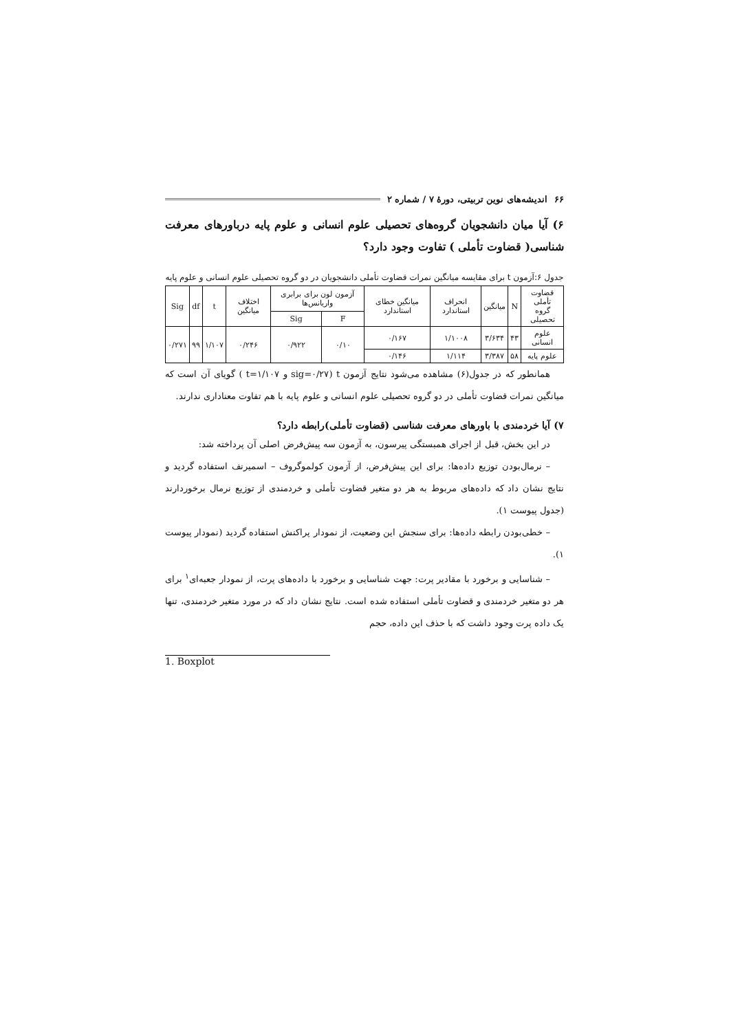۶۶ اندیشه‌های نوین تربیتی، دورهٔ ۷ / شماره ۲
۶) آیا میان دانشجویان گروه‌های تحصیلی علوم انسانی و علوم پایه درباورهای معرفت شناسی( قضاوت تأملی ) تفاوت وجود دارد؟
جدول ۶:آزمون t برای مقایسه میانگین نمرات قضاوت تأملی دانشجویان در دو گروه تحصیلی علوم انسانی و علوم پایه
| قضاوت تأملی گروه تحصیلی | N | میانگین | انحراف استاندارد | میانگین خطای استاندارد | آزمون لون برای برابری واریانس‌ها | | اختلاف میانگین | t | df | Sig |
| --- | --- | --- | --- | --- | --- | --- | --- | --- | --- | --- |
| | | | | | F | Sig | | | | |
| علوم انسانی | ۴۳ | ۳/۶۳۴ | ۱/۱۰۰۸ | ۰/۱۶۷ | ۰/۱۰ | ۰/۹۲۲ | ۰/۲۴۶ | ۱/۱۰۷ | ۹۹ | ۰/۲۷۱ |
| علوم پایه | ۵۸ | ۳/۳۸۷ | ۱/۱۱۴ | ۰/۱۴۶ | | | | | | |
همانطور که در جدول(۶) مشاهده می‌شود نتایج آزمون t (sig=۰/۲۷ و t=۱/۱۰۷ ) گویای آن است که میانگین نمرات قضاوت تأملی در دو گروه تحصیلی علوم انسانی و علوم پایه با هم تفاوت معناداری ندارند.
۷) آیا خردمندی با باورهای معرفت شناسی (قضاوت تأملی)رابطه دارد؟
در این بخش، قبل از اجرای همبستگی پیرسون، به آزمون سه پیش‌فرض اصلی آن پرداخته شد:
– نرمال‌بودن توزیع داده‌ها: برای این پیش‌فرض، از آزمون کولموگروف – اسمیرنف استفاده گردید و نتایج نشان داد که داده‌های مربوط به هر دو متغیر قضاوت تأملی و خردمندی از توزیع نرمال برخوردارند (جدول پیوست ۱).
– خطی‌بودن رابطه داده‌ها: برای سنجش این وضعیت، از نمودار پراکنش استفاده گردید (نمودار پیوست ۱).
– شناسایی و برخورد با مقادیر پرت: جهت شناسایی و برخورد با داده‌های پرت، از نمودار جعبه‌ای<sup>۱</sup> برای هر دو متغیر خردمندی و قضاوت تأملی استفاده شده است. نتایج نشان داد که در مورد متغیر خردمندی، تنها یک داده پرت وجود داشت که با حذف این داده، حجم
1. Boxplot